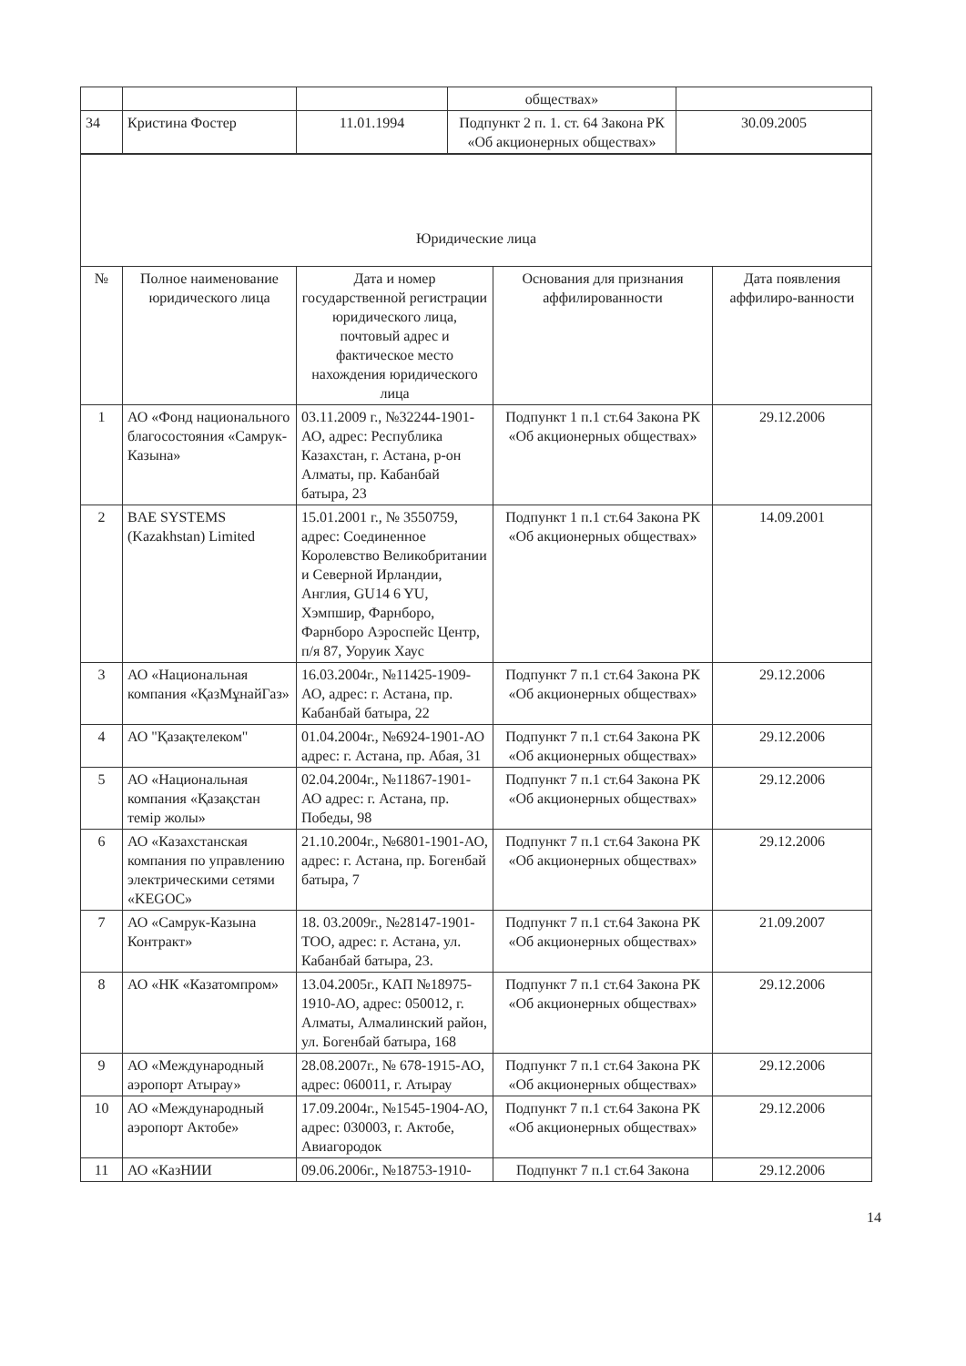| | | | обществах» | |
| 34 | Кристина Фостер | 11.01.1994 | Подпункт 2 п. 1. ст. 64 Закона РК «Об акционерных обществах» | 30.09.2005 |
| Юридические лица | | | | |
| № | Полное наименование юридического лица | Дата и номер государственной регистрации юридического лица, почтовый адрес и фактическое место нахождения юридического лица | Основания для признания аффилированности | Дата появления аффилиро-ванности |
| 1 | АО «Фонд национального благосостояния «Самрук-Казына» | 03.11.2009 г., №32244-1901-АО, адрес: Республика Казахстан, г. Астана, р-он Алматы, пр. Кабанбай батыра, 23 | Подпункт 1 п.1 ст.64 Закона РК «Об акционерных обществах» | 29.12.2006 |
| 2 | BAE SYSTEMS (Kazakhstan) Limited | 15.01.2001 г., № 3550759, адрес: Соединенное Королевство Великобритании и Северной Ирландии, Англия, GU14 6 YU, Хэмпшир, Фарнборо, Фарнборо Аэроспейс Центр, п/я 87, Уоруик Хаус | Подпункт 1 п.1 ст.64 Закона РК «Об акционерных обществах» | 14.09.2001 |
| 3 | АО «Национальная компания «ҚазМұнайГаз» | 16.03.2004г., №11425-1909-АО, адрес: г. Астана, пр. Кабанбай батыра, 22 | Подпункт 7 п.1 ст.64 Закона РК «Об акционерных обществах» | 29.12.2006 |
| 4 | АО "Қазақтелеком" | 01.04.2004г., №6924-1901-АО адрес: г. Астана, пр. Абая, 31 | Подпункт 7 п.1 ст.64 Закона РК «Об акционерных обществах» | 29.12.2006 |
| 5 | АО «Национальная компания «Қазақстан темір жолы» | 02.04.2004г., №11867-1901-АО адрес: г. Астана, пр. Победы, 98 | Подпункт 7 п.1 ст.64 Закона РК «Об акционерных обществах» | 29.12.2006 |
| 6 | АО «Казахстанская компания по управлению электрическими сетями «KEGOC» | 21.10.2004г., №6801-1901-АО, адрес: г. Астана, пр. Богенбай батыра, 7 | Подпункт 7 п.1 ст.64 Закона РК «Об акционерных обществах» | 29.12.2006 |
| 7 | АО «Самрук-Казына Контракт» | 18. 03.2009г., №28147-1901-ТОО, адрес: г. Астана, ул. Кабанбай батыра, 23. | Подпункт 7 п.1 ст.64 Закона РК «Об акционерных обществах» | 21.09.2007 |
| 8 | АО «НК «Казатомпром» | 13.04.2005г., КАП №18975-1910-АО, адрес: 050012, г. Алматы, Алмалинский район, ул. Богенбай батыра, 168 | Подпункт 7 п.1 ст.64 Закона РК «Об акционерных обществах» | 29.12.2006 |
| 9 | АО «Международный аэропорт Атырау» | 28.08.2007г., № 678-1915-АО, адрес: 060011, г. Атырау | Подпункт 7 п.1 ст.64 Закона РК «Об акционерных обществах» | 29.12.2006 |
| 10 | АО «Международный аэропорт Актобе» | 17.09.2004г., №1545-1904-АО, адрес: 030003, г. Актобе, Авиагородок | Подпункт 7 п.1 ст.64 Закона РК «Об акционерных обществах» | 29.12.2006 |
| 11 | АО «КазНИИ | 09.06.2006г., №18753-1910- | Подпункт 7 п.1 ст.64 Закона | 29.12.2006 |
14